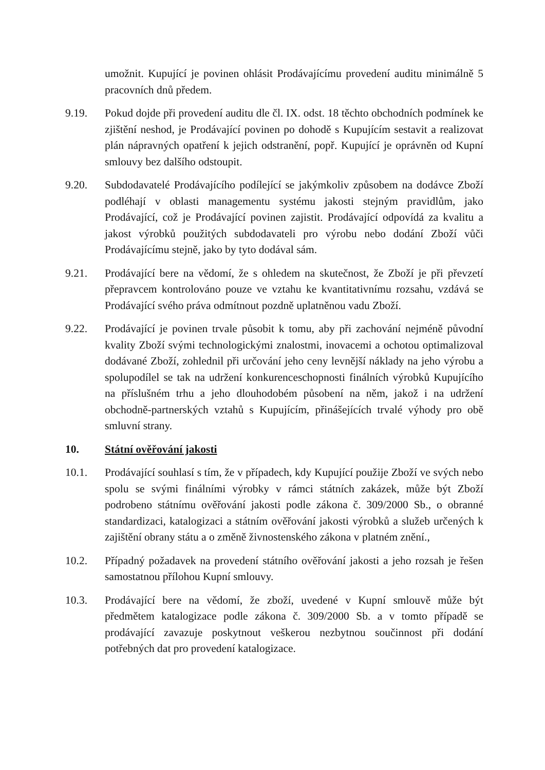umožnit. Kupující je povinen ohlásit Prodávajícímu provedení auditu minimálně 5 pracovních dnů předem.
9.19. Pokud dojde při provedení auditu dle čl. IX. odst. 18 těchto obchodních podmínek ke zjištění neshod, je Prodávající povinen po dohodě s Kupujícím sestavit a realizovat plán nápravných opatření k jejich odstranění, popř. Kupující je oprávněn od Kupní smlouvy bez dalšího odstoupit.
9.20. Subdodavatelé Prodávajícího podílející se jakýmkoliv způsobem na dodávce Zboží podléhají v oblasti managementu systému jakosti stejným pravidlům, jako Prodávající, což je Prodávající povinen zajistit. Prodávající odpovídá za kvalitu a jakost výrobků použitých subdodavateli pro výrobu nebo dodání Zboží vůči Prodávajícímu stejně, jako by tyto dodával sám.
9.21. Prodávající bere na vědomí, že s ohledem na skutečnost, že Zboží je při převzetí přepravcem kontrolováno pouze ve vztahu ke kvantitativnímu rozsahu, vzdává se Prodávající svého práva odmítnout pozdně uplatněnou vadu Zboží.
9.22. Prodávající je povinen trvale působit k tomu, aby při zachování nejméně původní kvality Zboží svými technologickými znalostmi, inovacemi a ochotou optimalizoval dodávané Zboží, zohlednil při určování jeho ceny levnější náklady na jeho výrobu a spolupodílel se tak na udržení konkurenceschopnosti finálních výrobků Kupujícího na příslušném trhu a jeho dlouhodobém působení na něm, jakož i na udržení obchodně-partnerských vztahů s Kupujícím, přinášejících trvalé výhody pro obě smluvní strany.
10. Státní ověřování jakosti
10.1. Prodávající souhlasí s tím, že v případech, kdy Kupující použije Zboží ve svých nebo spolu se svými finálními výrobky v rámci státních zakázek, může být Zboží podrobeno státnímu ověřování jakosti podle zákona č. 309/2000 Sb., o obranné standardizaci, katalogizaci a státním ověřování jakosti výrobků a služeb určených k zajištění obrany státu a o změně živnostenského zákona v platném znění.,
10.2. Případný požadavek na provedení státního ověřování jakosti a jeho rozsah je řešen samostatnou přílohou Kupní smlouvy.
10.3. Prodávající bere na vědomí, že zboží, uvedené v Kupní smlouvě může být předmětem katalogizace podle zákona č. 309/2000 Sb. a v tomto případě se prodávající zavazuje poskytnout veškerou nezbytnou součinnost při dodání potřebných dat pro provedení katalogizace.